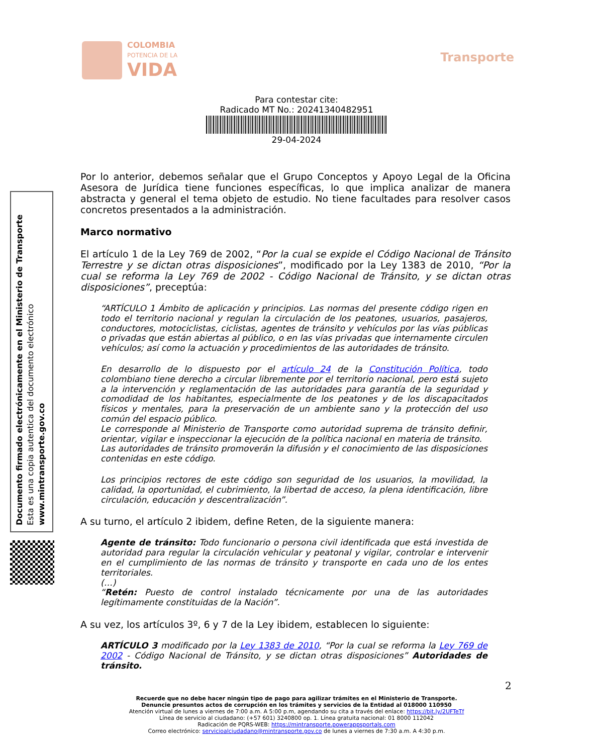COLOMBIA
POTENCIA DE LA
VIDA
Transporte
Para contestar cite:
Radicado MT No.: 20241340482951
29-04-2024
Documento firmado electrónicamente en el Ministerio de Transporte
Esta es una copia autentica del documento electrónico
www.mintransporte.gov.co
Por lo anterior, debemos señalar que el Grupo Conceptos y Apoyo Legal de la Oficina Asesora de Jurídica tiene funciones específicas, lo que implica analizar de manera abstracta y general el tema objeto de estudio. No tiene facultades para resolver casos concretos presentados a la administración.
Marco normativo
El artículo 1 de la Ley 769 de 2002, “Por la cual se expide el Código Nacional de Tránsito Terrestre y se dictan otras disposiciones”, modificado por la Ley 1383 de 2010, “Por la cual se reforma la Ley 769 de 2002 - Código Nacional de Tránsito, y se dictan otras disposiciones”, preceptúa:
“ARTÍCULO 1 Ámbito de aplicación y principios. Las normas del presente código rigen en todo el territorio nacional y regulan la circulación de los peatones, usuarios, pasajeros, conductores, motociclistas, ciclistas, agentes de tránsito y vehículos por las vías públicas o privadas que están abiertas al público, o en las vías privadas que internamente circulen vehículos; así como la actuación y procedimientos de las autoridades de tránsito.
En desarrollo de lo dispuesto por el artículo 24 de la Constitución Política, todo colombiano tiene derecho a circular libremente por el territorio nacional, pero está sujeto a la intervención y reglamentación de las autoridades para garantía de la seguridad y comodidad de los habitantes, especialmente de los peatones y de los discapacitados físicos y mentales, para la preservación de un ambiente sano y la protección del uso común del espacio público.
Le corresponde al Ministerio de Transporte como autoridad suprema de tránsito definir, orientar, vigilar e inspeccionar la ejecución de la política nacional en materia de tránsito.
Las autoridades de tránsito promoverán la difusión y el conocimiento de las disposiciones contenidas en este código.
Los principios rectores de este código son seguridad de los usuarios, la movilidad, la calidad, la oportunidad, el cubrimiento, la libertad de acceso, la plena identificación, libre circulación, educación y descentralización”.
A su turno, el artículo 2 ibidem, define Reten, de la siguiente manera:
Agente de tránsito: Todo funcionario o persona civil identificada que está investida de autoridad para regular la circulación vehicular y peatonal y vigilar, controlar e intervenir en el cumplimiento de las normas de tránsito y transporte en cada uno de los entes territoriales.
(…)
“Retén: Puesto de control instalado técnicamente por una de las autoridades legítimamente constituidas de la Nación”.
A su vez, los artículos 3º, 6 y 7 de la Ley ibidem, establecen lo siguiente:
ARTÍCULO 3 modificado por la Ley 1383 de 2010, “Por la cual se reforma la Ley 769 de 2002 - Código Nacional de Tránsito, y se dictan otras disposiciones” Autoridades de tránsito.
2
Recuerde que no debe hacer ningún tipo de pago para agilizar trámites en el Ministerio de Transporte.
Denuncie presuntos actos de corrupción en los trámites y servicios de la Entidad al 018000 110950
Atención virtual de lunes a viernes de 7:00 a.m. A 5:00 p.m, agendando su cita a través del enlace: https://bit.ly/2UFTeTf
Línea de servicio al ciudadano: (+57 601) 3240800 op. 1. Línea gratuita nacional: 01 8000 112042
Radicación de PQRS-WEB: https://mintransporte.powerappsportals.com
Correo electrónico: servicioalciudadano@mintransporte.gov.co de lunes a viernes de 7:30 a.m. A 4:30 p.m.